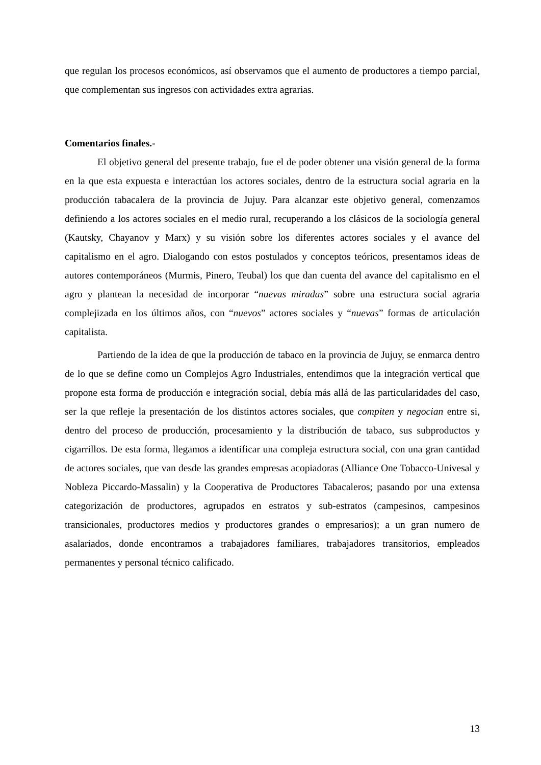que regulan los procesos económicos, así observamos que el aumento de productores a tiempo parcial, que complementan sus ingresos con actividades extra agrarias.
Comentarios finales.-
El objetivo general del presente trabajo, fue el de poder obtener una visión general de la forma en la que esta expuesta e interactúan los actores sociales, dentro de la estructura social agraria en la producción tabacalera de la provincia de Jujuy. Para alcanzar este objetivo general, comenzamos definiendo a los actores sociales en el medio rural, recuperando a los clásicos de la sociología general (Kautsky, Chayanov y Marx) y su visión sobre los diferentes actores sociales y el avance del capitalismo en el agro. Dialogando con estos postulados y conceptos teóricos, presentamos ideas de autores contemporáneos (Murmis, Pinero, Teubal) los que dan cuenta del avance del capitalismo en el agro y plantean la necesidad de incorporar “nuevas miradas” sobre una estructura social agraria complejizada en los últimos años, con “nuevos” actores sociales y “nuevas” formas de articulación capitalista.
Partiendo de la idea de que la producción de tabaco en la provincia de Jujuy, se enmarca dentro de lo que se define como un Complejos Agro Industriales, entendimos que la integración vertical que propone esta forma de producción e integración social, debía más allá de las particularidades del caso, ser la que refleje la presentación de los distintos actores sociales, que compiten y negocian entre si, dentro del proceso de producción, procesamiento y la distribución de tabaco, sus subproductos y cigarrillos. De esta forma, llegamos a identificar una compleja estructura social, con una gran cantidad de actores sociales, que van desde las grandes empresas acopiadoras (Alliance One Tobacco-Univesal y Nobleza Piccardo-Massalin) y la Cooperativa de Productores Tabacaleros; pasando por una extensa categorización de productores, agrupados en estratos y sub-estratos (campesinos, campesinos transicionales, productores medios y productores grandes o empresarios); a un gran numero de asalariados, donde encontramos a trabajadores familiares, trabajadores transitorios, empleados permanentes y personal técnico calificado.
13